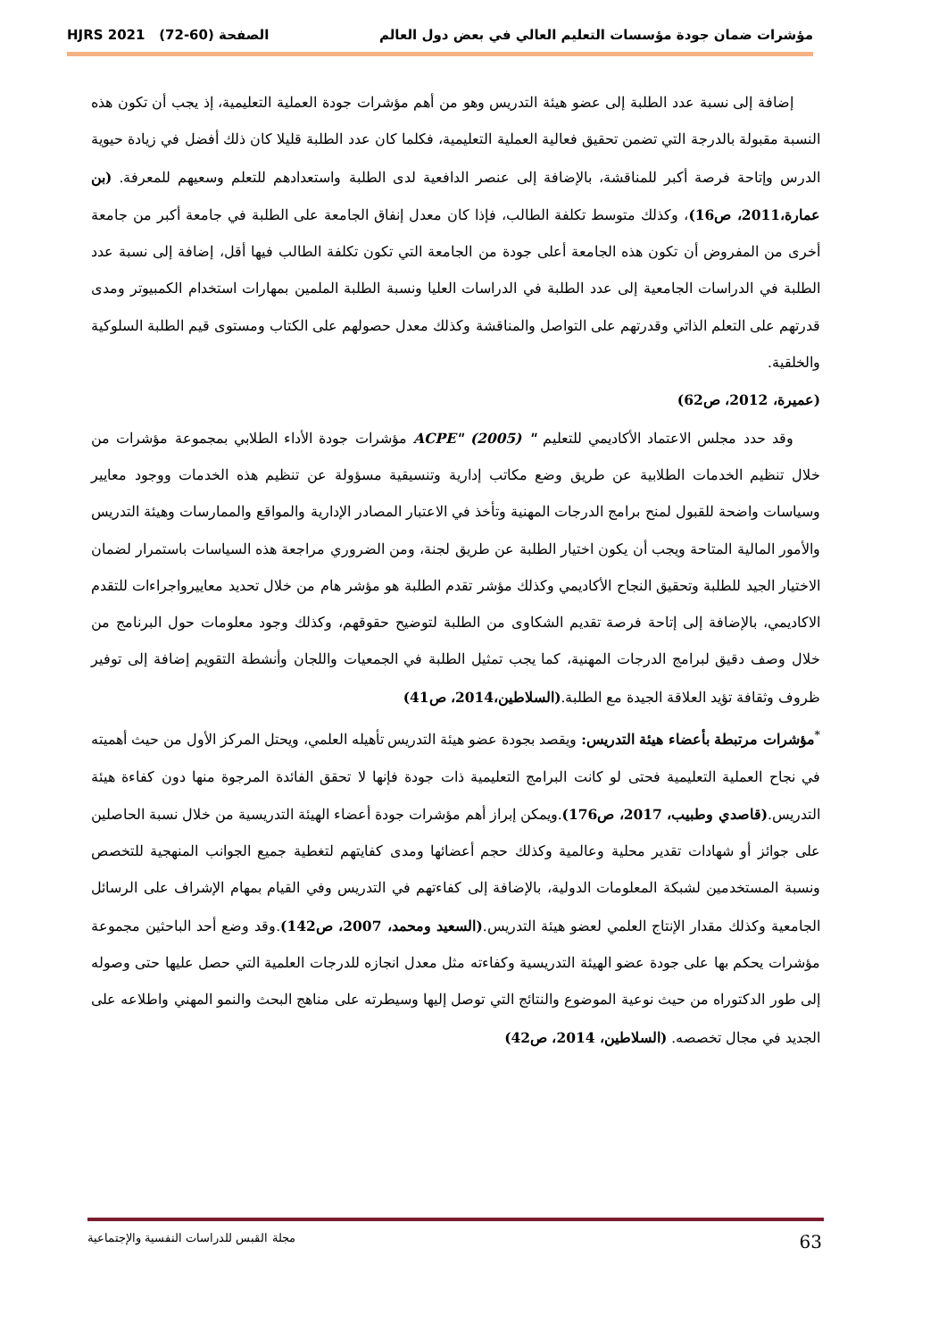مؤشرات ضمان جودة مؤسسات التعليم العالي في بعض دول العالم الصفحة (60-72) HJRS 2021
إضافة إلى نسبة عدد الطلبة إلى عضو هيئة التدريس وهو من أهم مؤشرات جودة العملية التعليمية، إذ يجب أن تكون هذه النسبة مقبولة بالدرجة التي تضمن تحقيق فعالية العملية التعليمية، فكلما كان عدد الطلبة قليلا كان ذلك أفضل في زيادة حيوية الدرس وإتاحة فرصة أكبر للمناقشة، بالإضافة إلى عنصر الدافعية لدى الطلبة واستعدادهم للتعلم وسعيهم للمعرفة. (بن عمارة،2011، ص16)، وكذلك متوسط تكلفة الطالب، فإذا كان معدل إنفاق الجامعة على الطلبة في جامعة أكبر من جامعة أخرى من المفروض أن تكون هذه الجامعة أعلى جودة من الجامعة التي تكون تكلفة الطالب فيها أقل، إضافة إلى نسبة عدد الطلبة في الدراسات الجامعية إلى عدد الطلبة في الدراسات العليا ونسبة الطلبة الملمين بمهارات استخدام الكمبيوتر ومدى قدرتهم على التعلم الذاتي وقدرتهم على التواصل والمناقشة وكذلك معدل حصولهم على الكتاب ومستوى قيم الطلبة السلوكية والخلقية.
(عميرة، 2012، ص62)
وقد حدد مجلس الاعتماد الأكاديمي للتعليم " ACPE" (2005) مؤشرات جودة الأداء الطلابي بمجموعة مؤشرات من خلال تنظيم الخدمات الطلابية عن طريق وضع مكاتب إدارية وتنسيقية مسؤولة عن تنظيم هذه الخدمات ووجود معايير وسياسات واضحة للقبول لمنح برامج الدرجات المهنية وتأخذ في الاعتبار المصادر الإدارية والمواقع والممارسات وهيئة التدريس والأمور المالية المتاحة ويجب أن يكون اختيار الطلبة عن طريق لجنة، ومن الضروري مراجعة هذه السياسات باستمرار لضمان الاختيار الجيد للطلبة وتحقيق النجاح الأكاديمي وكذلك مؤشر تقدم الطلبة هو مؤشر هام من خلال تحديد معاييرواجراءات للتقدم الاكاديمي، بالإضافة إلى إتاحة فرصة تقديم الشكاوى من الطلبة لتوضيح حقوقهم، وكذلك وجود معلومات حول البرنامج من خلال وصف دقيق لبرامج الدرجات المهنية، كما يجب تمثيل الطلبة في الجمعيات واللجان وأنشطة التقويم إضافة إلى توفير ظروف وثقافة تؤيد العلاقة الجيدة مع الطلبة.(السلاطين،2014، ص41)
<sup>*</sup> مؤشرات مرتبطة بأعضاء هيئة التدريس: ويقصد بجودة عضو هيئة التدريس تأهيله العلمي، ويحتل المركز الأول من حيث أهميته في نجاح العملية التعليمية فحتى لو كانت البرامج التعليمية ذات جودة فإنها لا تحقق الفائدة المرجوة منها دون كفاءة هيئة التدريس.(قاصدي وطبيب، 2017، ص176).ويمكن إبراز أهم مؤشرات جودة أعضاء الهيئة التدريسية من خلال نسبة الحاصلين على جوائز أو شهادات تقدير محلية وعالمية وكذلك حجم أعضائها ومدى كفايتهم لتغطية جميع الجوانب المنهجية للتخصص ونسبة المستخدمين لشبكة المعلومات الدولية، بالإضافة إلى كفاءتهم في التدريس وفي القيام بمهام الإشراف على الرسائل الجامعية وكذلك مقدار الإنتاج العلمي لعضو هيئة التدريس.(السعيد ومحمد، 2007، ص142).وقد وضع أحد الباحثين مجموعة مؤشرات يحكم بها على جودة عضو الهيئة التدريسية وكفاءته مثل معدل انجازه للدرجات العلمية التي حصل عليها حتى وصوله إلى طور الدكتوراه من حيث نوعية الموضوع والنتائج التي توصل إليها وسيطرته على مناهج البحث والنمو المهني واطلاعه على الجديد في مجال تخصصه. (السلاطين، 2014، ص42)
مجلة القبس للدراسات النفسية والإجتماعية 63